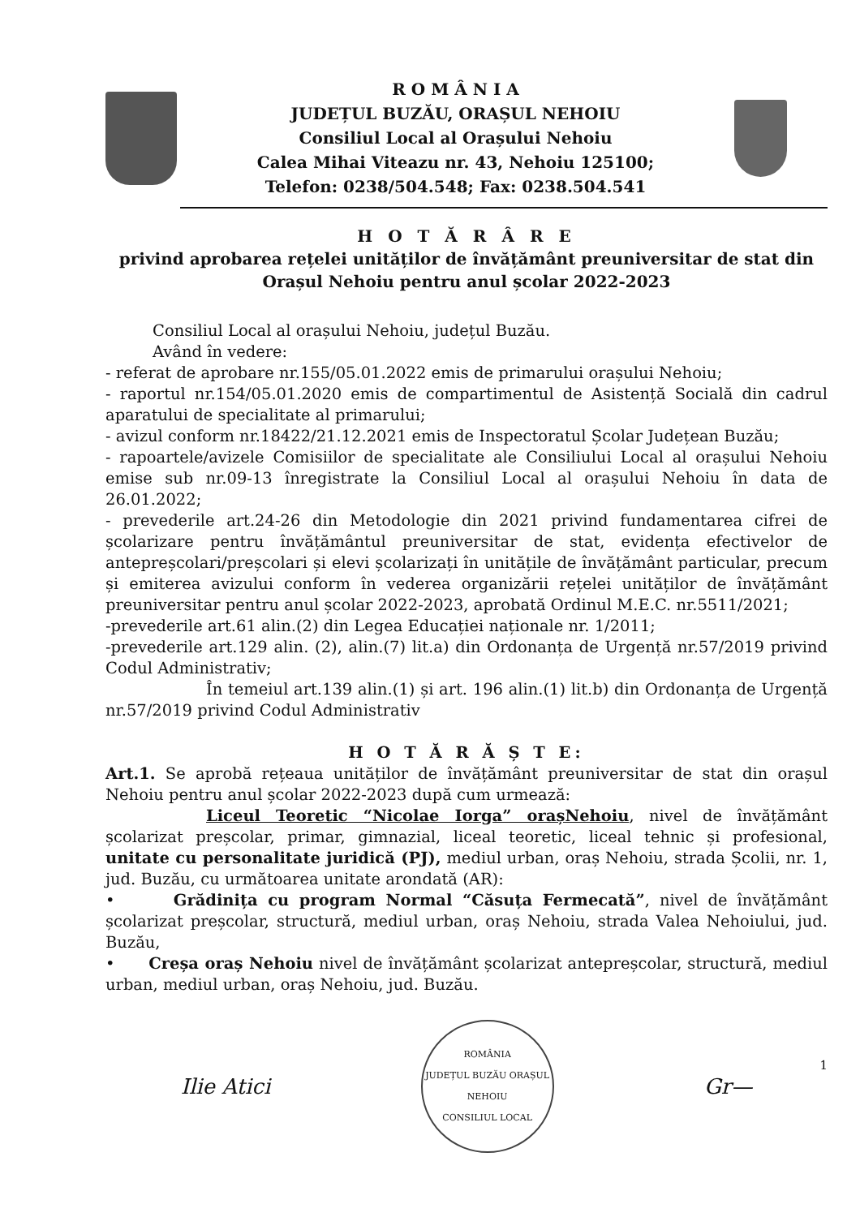R O M Â N I A
JUDEȚUL BUZĂU, ORAȘUL NEHOIU
Consiliul Local al Orașului Nehoiu
Calea Mihai Viteazu nr. 43, Nehoiu 125100;
Telefon: 0238/504.548; Fax: 0238.504.541
H O T Ă R Â R E
privind aprobarea rețelei unităților de învățământ preuniversitar de stat din Orașul Nehoiu pentru anul școlar 2022-2023
Consiliul Local al orașului Nehoiu, județul Buzău.
Având în vedere:
- referat de aprobare nr.155/05.01.2022 emis de primarului orașului Nehoiu;
- raportul nr.154/05.01.2020 emis de compartimentul de Asistență Socială din cadrul aparatului de specialitate al primarului;
- avizul conform nr.18422/21.12.2021 emis de Inspectoratul Școlar Județean Buzău;
- rapoartele/avizele Comisiilor de specialitate ale Consiliului Local al orașului Nehoiu emise sub nr.09-13 înregistrate la Consiliul Local al orașului Nehoiu în data de 26.01.2022;
- prevederile art.24-26 din Metodologie din 2021 privind fundamentarea cifrei de școlarizare pentru învățământul preuniversitar de stat, evidența efectivelor de antepreșcolari/preșcolari și elevi școlarizați în unitățile de învățământ particular, precum și emiterea avizului conform în vederea organizării rețelei unităților de învățământ preuniversitar pentru anul școlar 2022-2023, aprobată Ordinul M.E.C. nr.5511/2021;
-prevederile art.61 alin.(2) din Legea Educației naționale nr. 1/2011;
-prevederile art.129 alin. (2), alin.(7) lit.a) din Ordonanța de Urgență nr.57/2019 privind Codul Administrativ;
În temeiul art.139 alin.(1) și art. 196 alin.(1) lit.b) din Ordonanța de Urgență nr.57/2019 privind Codul Administrativ
H O T Ă R Ă Ș T E:
Art.1. Se aprobă rețeaua unităților de învățământ preuniversitar de stat din orașul Nehoiu pentru anul școlar 2022-2023 după cum urmează:
Liceul Teoretic “Nicolae Iorga” orașNehoiu, nivel de învățământ școlarizat preșcolar, primar, gimnazial, liceal teoretic, liceal tehnic și profesional, unitate cu personalitate juridică (PJ), mediul urban, oraș Nehoiu, strada Școlii, nr. 1, jud. Buzău, cu următoarea unitate arondată (AR):
• Grădinița cu program Normal “Căsuța Fermecată”, nivel de învățământ școlarizat preșcolar, structură, mediul urban, oraș Nehoiu, strada Valea Nehoiului, jud. Buzău,
• Creșa oraș Nehoiu nivel de învățământ școlarizat antepreșcolar, structură, mediul urban, mediul urban, oraș Nehoiu, jud. Buzău.
Ilie Atici
ROMÂNIA
JUDEȚUL BUZĂU ORAȘUL NEHOIU
CONSILIUL LOCAL
Gr—
1